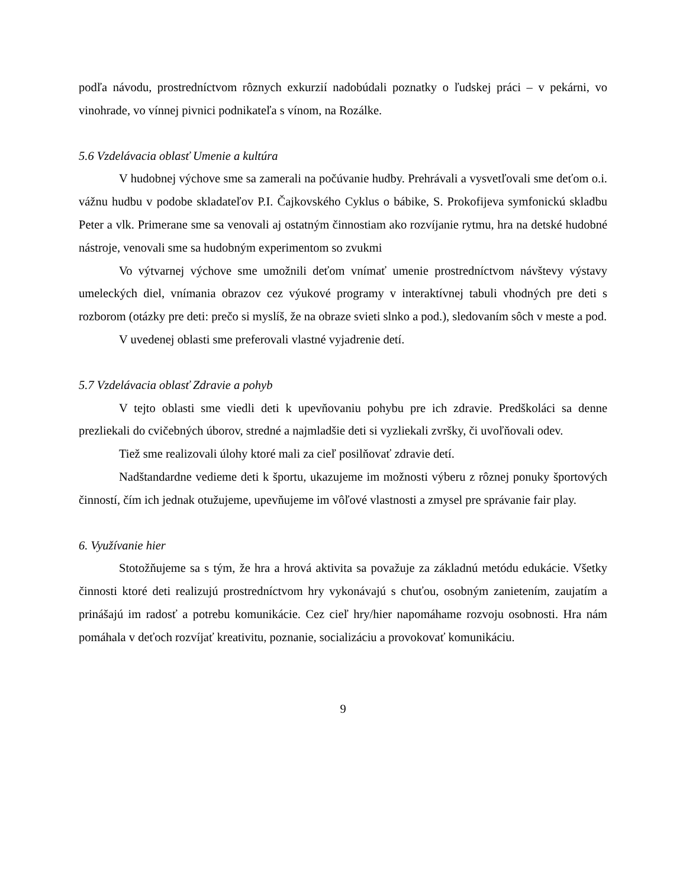podľa návodu, prostredníctvom rôznych exkurzií nadobúdali poznatky o ľudskej práci – v pekárni, vo vinohrade, vo vínnej pivnici podnikateľa s vínom, na Rozálke.
5.6 Vzdelávacia oblasť Umenie a kultúra
V hudobnej výchove sme sa zamerali na počúvanie hudby. Prehrávali a vysvetľovali sme deťom o.i. vážnu hudbu v podobe skladateľov P.I. Čajkovského Cyklus o bábike, S. Prokofijeva symfonickú skladbu Peter a vlk. Primerane sme sa venovali aj ostatným činnostiam ako rozvíjanie rytmu, hra na detské hudobné nástroje, venovali sme sa hudobným experimentom so zvukmi
Vo výtvarnej výchove sme umožnili deťom vnímať umenie prostredníctvom návštevy výstavy umeleckých diel, vnímania obrazov cez výukové programy v interaktívnej tabuli vhodných pre deti s rozborom (otázky pre deti: prečo si myslíš, že na obraze svieti slnko a pod.), sledovaním sôch v meste a pod.
V uvedenej oblasti sme preferovali vlastné vyjadrenie detí.
5.7 Vzdelávacia oblasť Zdravie a pohyb
V tejto oblasti sme viedli deti k upevňovaniu pohybu pre ich zdravie. Predškoláci sa denne prezliekali do cvičebných úborov, stredné a najmladšie deti si vyzliekali zvršky, či uvoľňovali odev.
Tiež sme realizovali úlohy ktoré mali za cieľ posilňovať zdravie detí.
Nadštandardne vedieme deti k športu, ukazujeme im možnosti výberu z rôznej ponuky športových činností, čím ich jednak otužujeme, upevňujeme im vôľové vlastnosti a zmysel pre správanie fair play.
6. Využívanie hier
Stotožňujeme sa s tým, že hra a hrová aktivita sa považuje za základnú metódu edukácie. Všetky činnosti ktoré deti realizujú prostredníctvom hry vykonávajú s chuťou, osobným zanietením, zaujatím a prinášajú im radosť a potrebu komunikácie. Cez cieľ hry/hier napomáhame rozvoju osobnosti. Hra nám pomáhala v deťoch rozvíjať kreativitu, poznanie, socializáciu a provokovať komunikáciu.
9